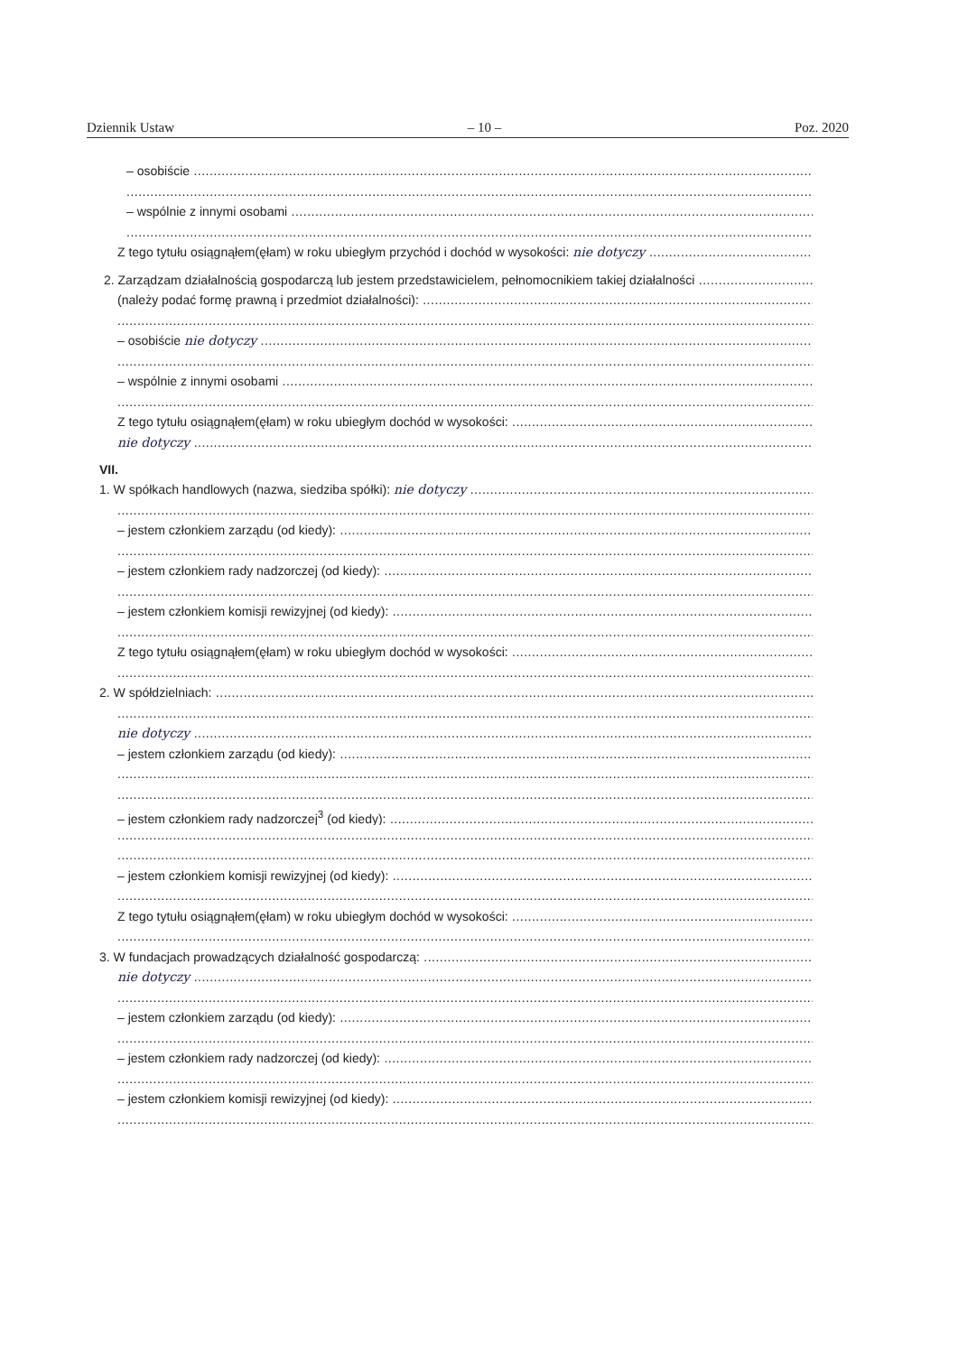Dziennik Ustaw – 10 – Poz. 2020
– osobiście
– wspólnie z innymi osobami
Z tego tytułu osiągnąłem(ęłam) w roku ubiegłym przychód i dochód w wysokości: nie dotyczy
2. Zarządzam działalnością gospodarczą lub jestem przedstawicielem, pełnomocnikiem takiej działalności
(należy podać formę prawną i przedmiot działalności):
– osobiście nie dotyczy
– wspólnie z innymi osobami
Z tego tytułu osiągnąłem(ęłam) w roku ubiegłym dochód w wysokości:
nie dotyczy
VII.
1. W spółkach handlowych (nazwa, siedziba spółki): nie dotyczy
– jestem członkiem zarządu (od kiedy):
– jestem członkiem rady nadzorczej (od kiedy):
– jestem członkiem komisji rewizyjnej (od kiedy):
Z tego tytułu osiągnąłem(ęłam) w roku ubiegłym dochód w wysokości:
2. W spółdzielniach:
nie dotyczy
– jestem członkiem zarządu (od kiedy):
– jestem członkiem rady nadzorczej<sup>3</sup> (od kiedy):
– jestem członkiem komisji rewizyjnej (od kiedy):
Z tego tytułu osiągnąłem(ęłam) w roku ubiegłym dochód w wysokości:
3. W fundacjach prowadzących działalność gospodarczą:
nie dotyczy
– jestem członkiem zarządu (od kiedy):
– jestem członkiem rady nadzorczej (od kiedy):
– jestem członkiem komisji rewizyjnej (od kiedy):